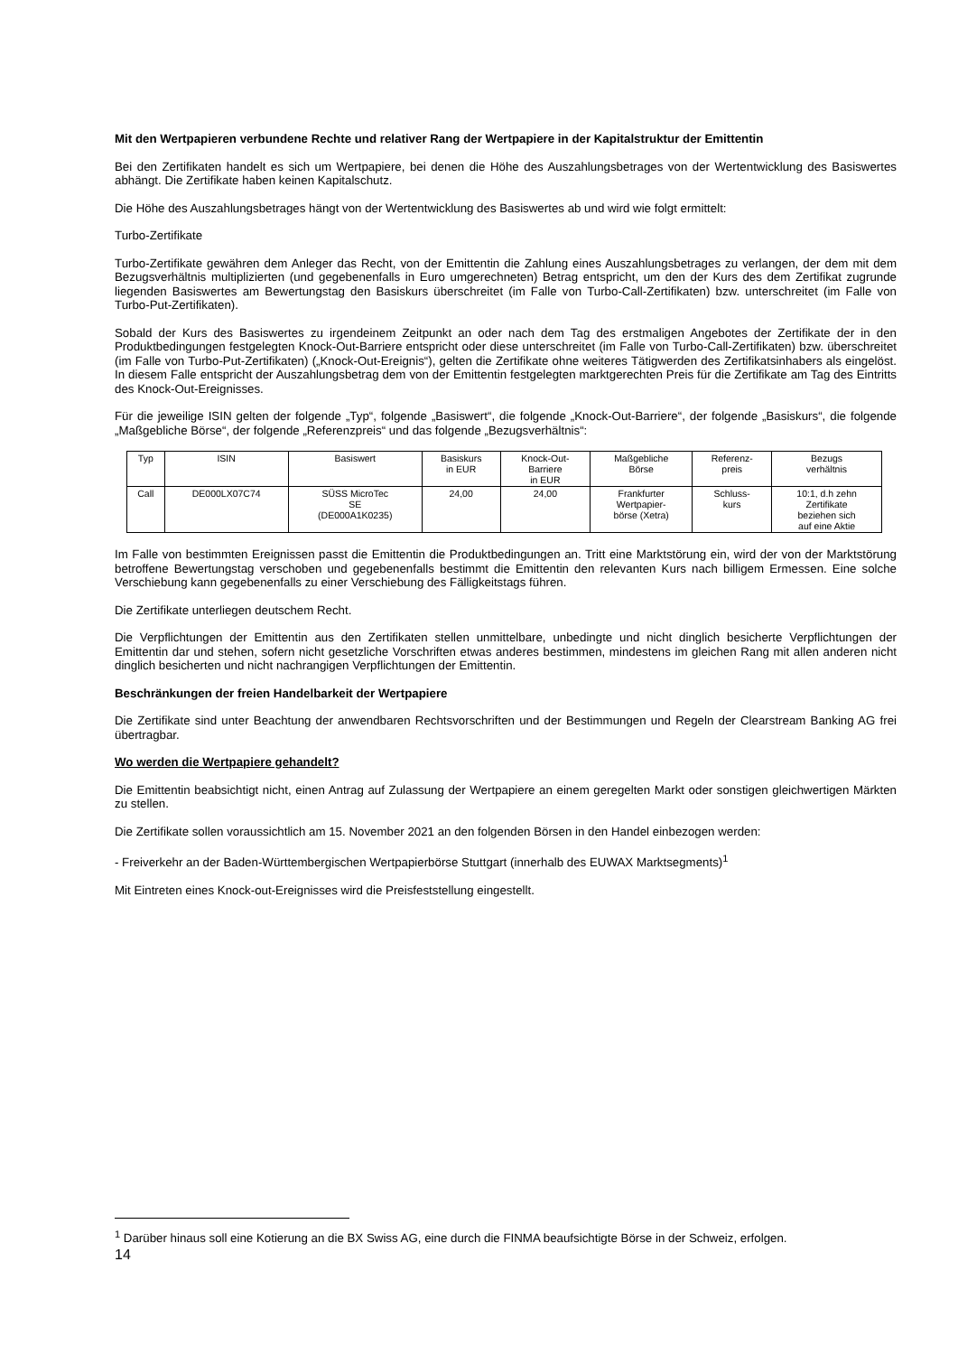Mit den Wertpapieren verbundene Rechte und relativer Rang der Wertpapiere in der Kapitalstruktur der Emittentin
Bei den Zertifikaten handelt es sich um Wertpapiere, bei denen die Höhe des Auszahlungsbetrages von der Wertentwicklung des Basiswertes abhängt. Die Zertifikate haben keinen Kapitalschutz.
Die Höhe des Auszahlungsbetrages hängt von der Wertentwicklung des Basiswertes ab und wird wie folgt ermittelt:
Turbo-Zertifikate
Turbo-Zertifikate gewähren dem Anleger das Recht, von der Emittentin die Zahlung eines Auszahlungsbetrages zu verlangen, der dem mit dem Bezugsverhältnis multiplizierten (und gegebenenfalls in Euro umgerechneten) Betrag entspricht, um den der Kurs des dem Zertifikat zugrunde liegenden Basiswertes am Bewertungstag den Basiskurs überschreitet (im Falle von Turbo-Call-Zertifikaten) bzw. unterschreitet (im Falle von Turbo-Put-Zertifikaten).
Sobald der Kurs des Basiswertes zu irgendeinem Zeitpunkt an oder nach dem Tag des erstmaligen Angebotes der Zertifikate der in den Produktbedingungen festgelegten Knock-Out-Barriere entspricht oder diese unterschreitet (im Falle von Turbo-Call-Zertifikaten) bzw. überschreitet (im Falle von Turbo-Put-Zertifikaten) („Knock-Out-Ereignis“), gelten die Zertifikate ohne weiteres Tätigwerden des Zertifikatsinhabers als eingelöst. In diesem Falle entspricht der Auszahlungsbetrag dem von der Emittentin festgelegten marktgerechten Preis für die Zertifikate am Tag des Eintritts des Knock-Out-Ereignisses.
Für die jeweilige ISIN gelten der folgende „Typ“, folgende „Basiswert“, die folgende „Knock-Out-Barriere“, der folgende „Basiskurs“, die folgende „Maßgebliche Börse“, der folgende „Referenzpreis“ und das folgende „Bezugsverhältnis“:
| Typ | ISIN | Basiswert | Basiskurs in EUR | Knock-Out- Barriere in EUR | Maßgebliche Börse | Referenz- preis | Bezugs verhältnis |
| Call | DE000LX07C74 | SÜSS MicroTec SE (DE000A1K0235) | 24,00 | 24,00 | Frankfurter Wertpapier- börse (Xetra) | Schluss- kurs | 10:1, d.h zehn Zertifikate beziehen sich auf eine Aktie |
Im Falle von bestimmten Ereignissen passt die Emittentin die Produktbedingungen an. Tritt eine Marktstörung ein, wird der von der Marktstörung betroffene Bewertungstag verschoben und gegebenenfalls bestimmt die Emittentin den relevanten Kurs nach billigem Ermessen. Eine solche Verschiebung kann gegebenenfalls zu einer Verschiebung des Fälligkeitstags führen.
Die Zertifikate unterliegen deutschem Recht.
Die Verpflichtungen der Emittentin aus den Zertifikaten stellen unmittelbare, unbedingte und nicht dinglich besicherte Verpflichtungen der Emittentin dar und stehen, sofern nicht gesetzliche Vorschriften etwas anderes bestimmen, mindestens im gleichen Rang mit allen anderen nicht dinglich besicherten und nicht nachrangigen Verpflichtungen der Emittentin.
Beschränkungen der freien Handelbarkeit der Wertpapiere
Die Zertifikate sind unter Beachtung der anwendbaren Rechtsvorschriften und der Bestimmungen und Regeln der Clearstream Banking AG frei übertragbar.
Wo werden die Wertpapiere gehandelt?
Die Emittentin beabsichtigt nicht, einen Antrag auf Zulassung der Wertpapiere an einem geregelten Markt oder sonstigen gleichwertigen Märkten zu stellen.
Die Zertifikate sollen voraussichtlich am 15. November 2021 an den folgenden Börsen in den Handel einbezogen werden:
- Freiverkehr an der Baden-Württembergischen Wertpapierbörse Stuttgart (innerhalb des EUWAX Marktsegments)<sup>1</sup>
Mit Eintreten eines Knock-out-Ereignisses wird die Preisfeststellung eingestellt.
<sup>1</sup> Darüber hinaus soll eine Kotierung an die BX Swiss AG, eine durch die FINMA beaufsichtigte Börse in der Schweiz, erfolgen.
14